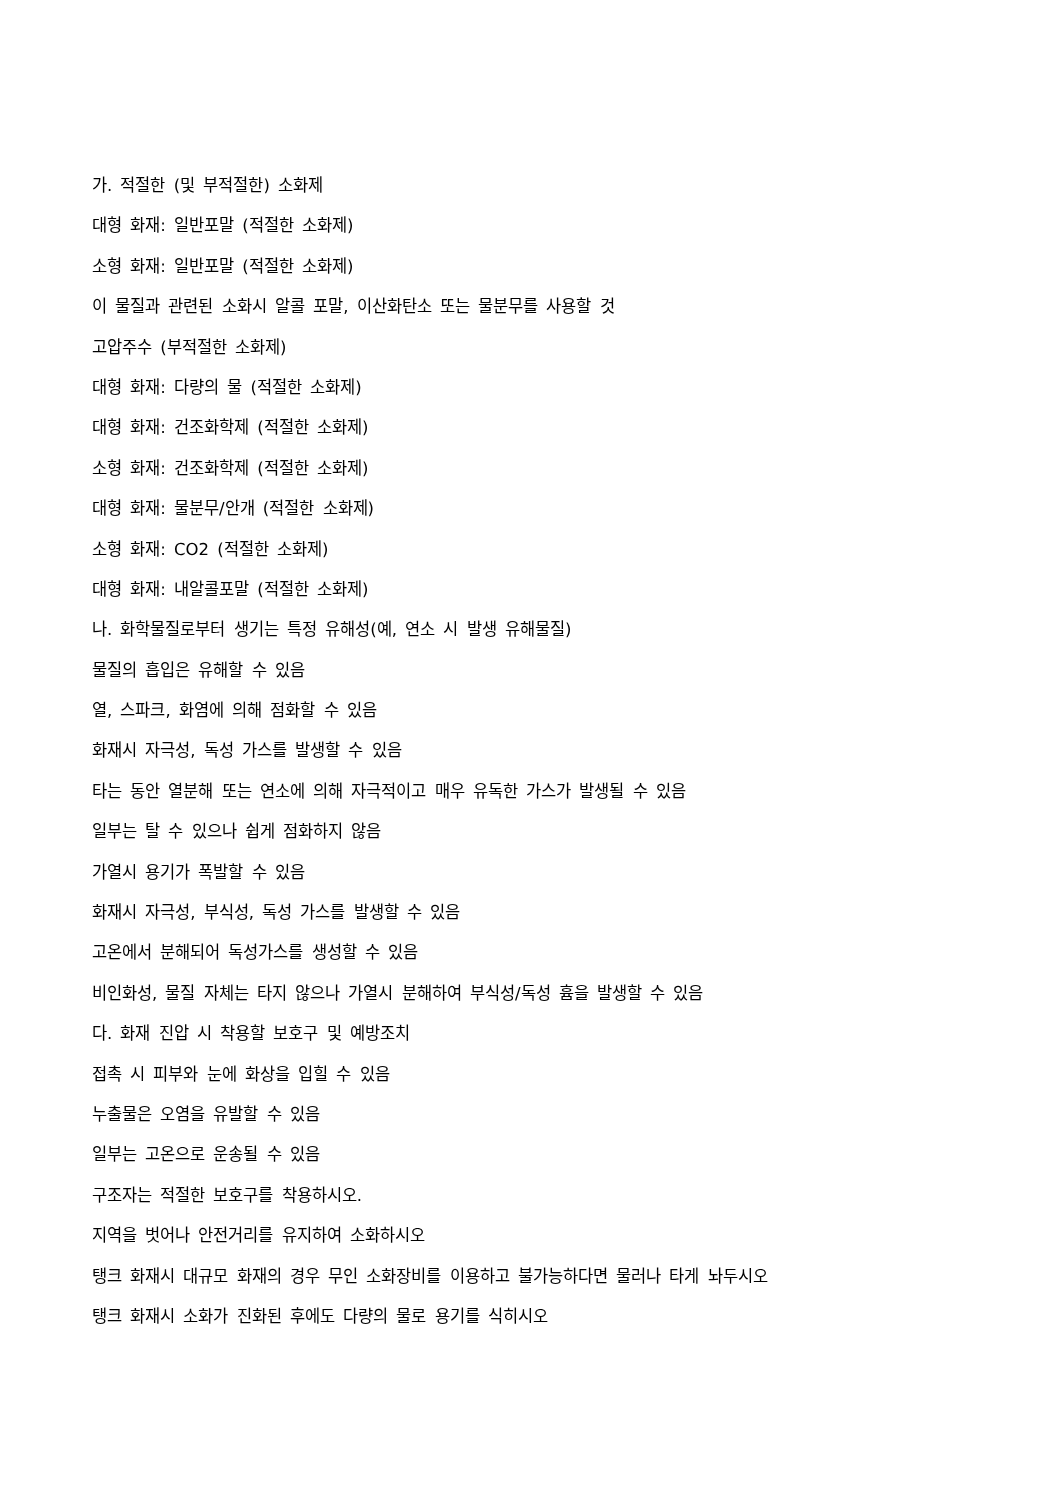가. 적절한 (및 부적절한) 소화제
대형 화재: 일반포말 (적절한 소화제)
소형 화재: 일반포말 (적절한 소화제)
이 물질과 관련된 소화시 알콜 포말, 이산화탄소 또는 물분무를 사용할 것
고압주수 (부적절한 소화제)
대형 화재: 다량의 물 (적절한 소화제)
대형 화재: 건조화학제 (적절한 소화제)
소형 화재: 건조화학제 (적절한 소화제)
대형 화재: 물분무/안개 (적절한 소화제)
소형 화재: CO2 (적절한 소화제)
대형 화재: 내알콜포말 (적절한 소화제)
나. 화학물질로부터 생기는 특정 유해성(예, 연소 시 발생 유해물질)
물질의 흡입은 유해할 수 있음
열, 스파크, 화염에 의해 점화할 수 있음
화재시 자극성, 독성 가스를 발생할 수 있음
타는 동안 열분해 또는 연소에 의해 자극적이고 매우 유독한 가스가 발생될 수 있음
일부는 탈 수 있으나 쉽게 점화하지 않음
가열시 용기가 폭발할 수 있음
화재시 자극성, 부식성, 독성 가스를 발생할 수 있음
고온에서 분해되어 독성가스를 생성할 수 있음
비인화성, 물질 자체는 타지 않으나 가열시 분해하여 부식성/독성 흄을 발생할 수 있음
다. 화재 진압 시 착용할 보호구 및 예방조치
접촉 시 피부와 눈에 화상을 입힐 수 있음
누출물은 오염을 유발할 수 있음
일부는 고온으로 운송될 수 있음
구조자는 적절한 보호구를 착용하시오.
지역을 벗어나 안전거리를 유지하여 소화하시오
탱크 화재시 대규모 화재의 경우 무인 소화장비를 이용하고 불가능하다면 물러나 타게 놔두시오
탱크 화재시 소화가 진화된 후에도 다량의 물로 용기를 식히시오